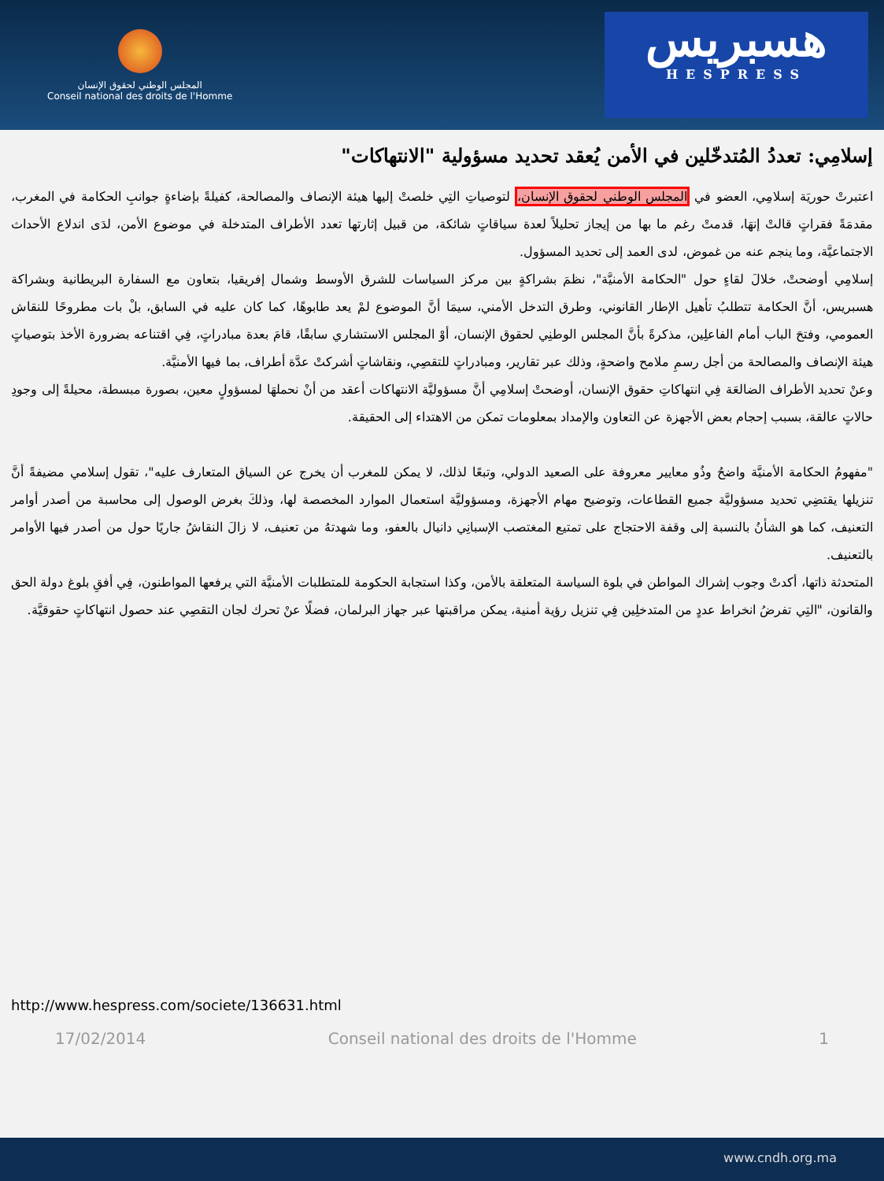المجلس الوطني لحقوق الإنسان
Conseil national des droits de l'Homme
هسبريس
HESPRESS
إسلامِي: تعددُ المُتدخّلين في الأمن يُعقد تحديد مسؤولية "الانتهاكات"
اعتبرتْ حوريَة إسلامِي، العضو في المجلس الوطني لحقوق الإنسان، لتوصياتِ التِي خلصتْ إليها هيئة الإنصاف والمصالحة، كفيلةً بإضاءةٍ جوانبِ الحكامة في المغرب، مقدمَةً فقراتٍ قالتْ إنهَا، قدمتْ رغم ما بها من إيجاز تحليلاً لعدة سياقاتٍ شائكة، من قبيل إثارتها تعدد الأطراف المتدخلة في موضوع الأمن، لدَى اندلاع الأحداث الاجتماعيَّة، وما ينجم عنه من غموض، لدى العمد إلى تحديد المسؤول.
إسلامِي أوضحتْ، خلالَ لقاءٍ حول "الحكامة الأمنيَّة"، نظمَ بشراكةٍ بين مركز السياسات للشرق الأوسط وشمال إفريقيا، بتعاون مع السفارة البريطانية وبشراكة هسبريس، أنَّ الحكامة تتطلبُ تأهيل الإطار القانوني، وطرق التدخل الأمني، سيمَا أنَّ الموضوع لمْ يعد طابوهًا، كما كان عليه في السابق، بلْ بات مطروحًا للنقاش العمومي، وفتحَ الباب أمام الفاعلِين، مذكرةً بأنَّ المجلس الوطنِي لحقوق الإنسان، أوْ المجلس الاستشاري سابقًا، قامَ بعدة مبادراتٍ، فِي اقتناعه بضرورة الأخذ بتوصياتٍ هيئة الإنصاف والمصالحة من أجل رسمِ ملامح واضحةٍ، وذلك عبر تقارير، ومبادراتٍ للتقصِي، ونقاشاتٍ أشركتْ عدَّة أطراف، بما فيها الأمنيَّة.
وعنْ تحديد الأطراف الضالعَة فِي انتهاكاتِ حقوق الإنسان، أوضحتْ إسلامِي أنَّ مسؤوليَّة الانتهاكات أعقد من أنْ نحملهَا لمسؤولٍ معين، بصورة مبسطة، محيلةً إلى وجودِ حالاتٍ عالقة، بسبب إحجام بعض الأجهزة عن التعاون والإمداد بمعلومات تمكن من الاهتداء إلى الحقيقة.
"مفهومُ الحكامة الأمنيَّة واضحُ وذُو معايير معروفة على الصعيد الدولي، وتبعًا لذلك، لا يمكن للمغرب أن يخرج عن السياق المتعارف عليه"، تقول إسلامي مضيفةً أنَّ تنزيلها يقتضِي تحديد مسؤوليَّة جميع القطاعات، وتوضيح مهام الأجهزة، ومسؤوليَّة استعمال الموارد المخصصة لها، وذلكَ بغرض الوصول إلى محاسبة من أصدر أوامر التعنيف، كما هو الشأنُ بالنسبة إلى وقفة الاحتجاج على تمتيع المغتصب الإسبانِي دانيال بالعفو، وما شهدتهُ من تعنيف، لا زالَ النقاشُ جاريًا حول من أصدر فيها الأوامر بالتعنيف.
المتحدثة ذاتها، أكدتْ وجوب إشراك المواطن في بلوة السياسة المتعلقة بالأمن، وكذا استجابة الحكومة للمتطلبات الأمنيَّة التي يرفعها المواطنون، فِي أفقِ بلوغ دولة الحق والقانون، "التِي تفرضُ انخراط عددٍ من المتدخلِين فِي تنزيل رؤية أمنية، يمكن مراقبتها عبر جهاز البرلمان، فضلًا عنْ تحرك لجان التقصِي عند حصول انتهاكاتٍ حقوقيَّة.
http://www.hespress.com/societe/136631.html
17/02/2014 Conseil national des droits de l'Homme 1
www.cndh.org.ma